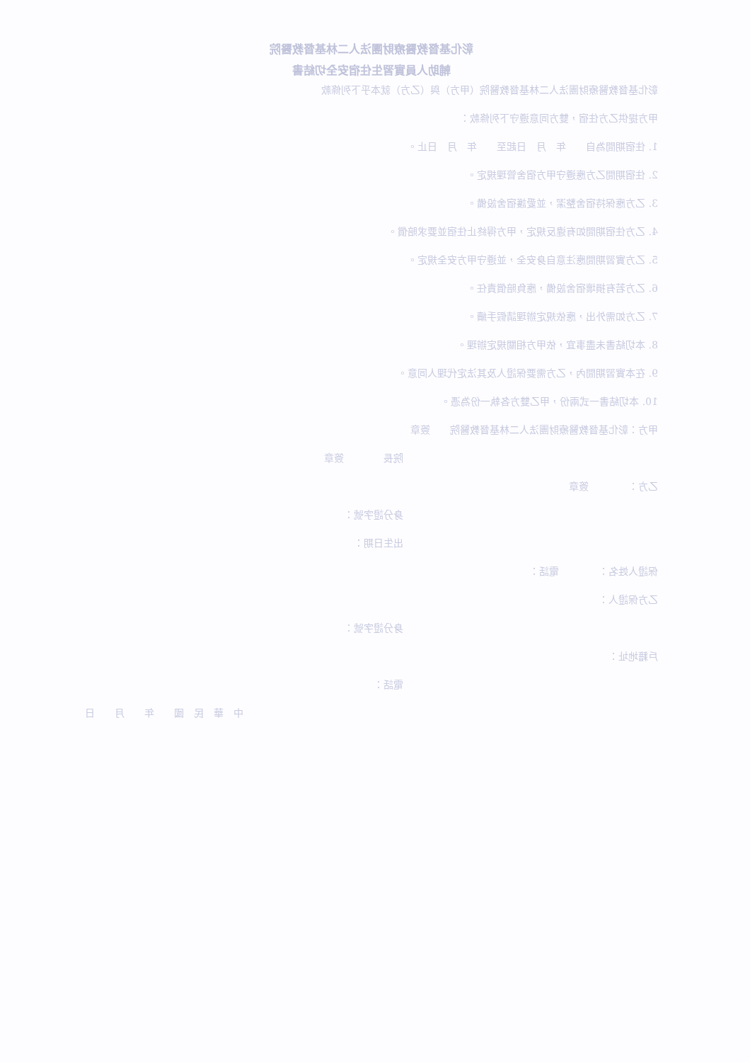彰化基督教醫療財團法人二林基督教醫院
輔助人員實習生住宿安全切結書
彰化基督教醫療財團法人二林基督教醫院（甲方）與（乙方）就本乎下列條款
甲方提供乙方住宿，雙方同意遵守下列條款：
1. 住宿期間為自　　年　月　日起至　　年　月　日止。
2. 住宿期間乙方應遵守甲方宿舍管理規定。
3. 乙方應保持宿舍整潔，並愛護宿舍設備。
4. 乙方住宿期間如有違反規定，甲方得終止住宿並要求賠償。
5. 乙方實習期間應注意自身安全，並遵守甲方安全規定。
6. 乙方若有損壞宿舍設備，應負賠償責任。
7. 乙方如需外出，應依規定辦理請假手續。
8. 本切結書未盡事宜，依甲方相關規定辦理。
9. 在本實習期間內，乙方需要保證人及其法定代理人同意。
10. 本切結書一式兩份，甲乙雙方各執一份為憑。
甲方：彰化基督教醫療財團法人二林基督教醫院　　簽章
院長　　　　簽章
乙方：　　　　簽章
身分證字號：
出生日期：
保證人姓名：　　　　電話：
乙方保證人：
身分證字號：
戶籍地址：
電話：
中　華　民　國　　年　　月　　日